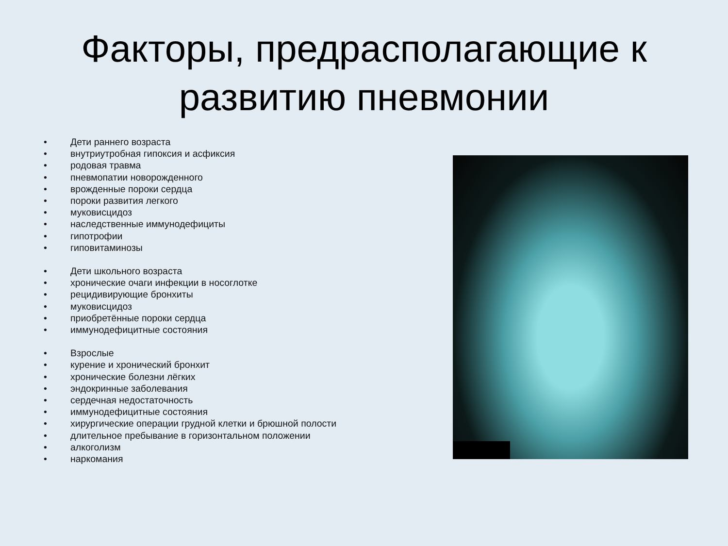Факторы, предрасполагающие к развитию пневмонии
• Дети раннего возраста
• внутриутробная гипоксия и асфиксия
• родовая травма
• пневмопатии новорожденного
• врожденные пороки сердца
• пороки развития легкого
• муковисцидоз
• наследственные иммунодефициты
• гипотрофии
• гиповитаминозы
• Дети школьного возраста
• хронические очаги инфекции в носоглотке
• рецидивирующие бронхиты
• муковисцидоз
• приобретённые пороки сердца
• иммунодефицитные состояния
• Взрослые
• курение и хронический бронхит
• хронические болезни лёгких
• эндокринные заболевания
• сердечная недостаточность
• иммунодефицитные состояния
• хирургические операции грудной клетки и брюшной полости
• длительное пребывание в горизонтальном положении
• алкоголизм
• наркомания